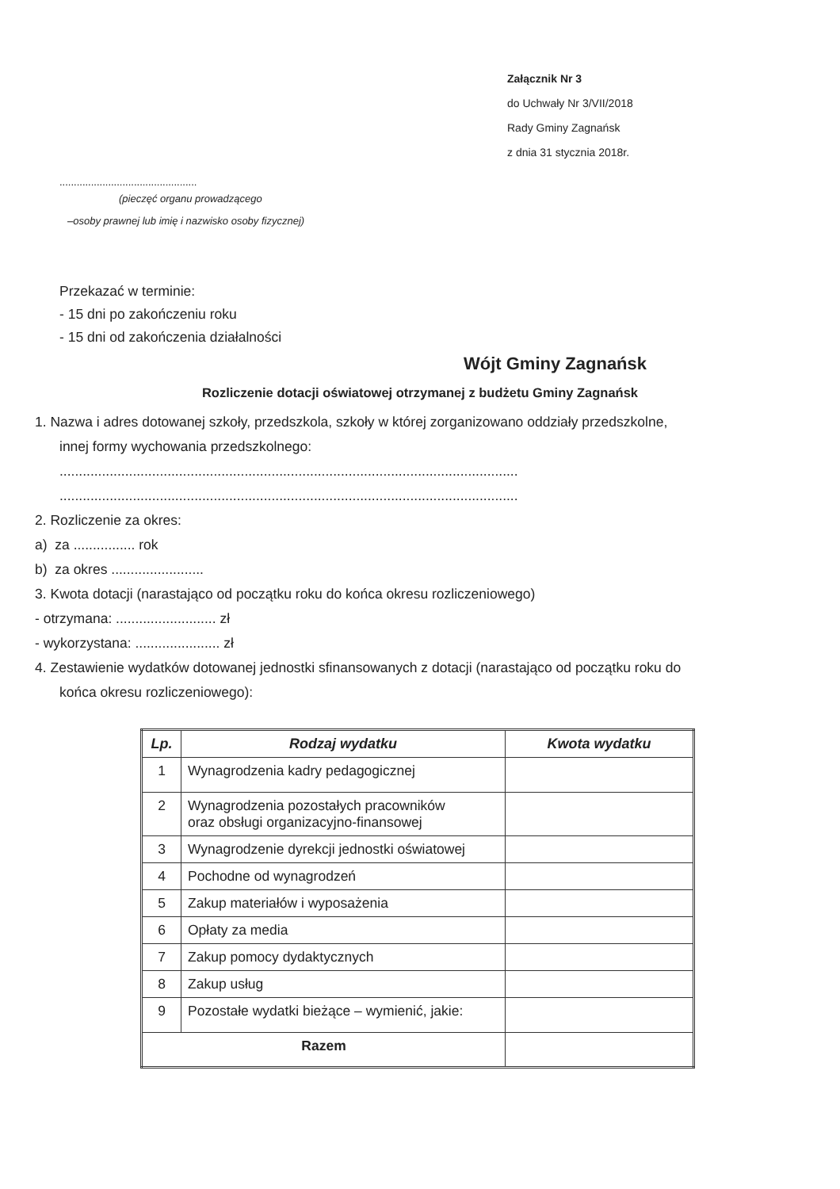Załącznik Nr 3
do Uchwały Nr 3/VII/2018
Rady Gminy Zagnańsk
z dnia 31 stycznia 2018r.
................................................
(pieczęć organu prowadzącego
–osoby prawnej lub imię i nazwisko osoby fizycznej)
Przekazać w terminie:
- 15 dni po zakończeniu roku
- 15 dni od zakończenia działalności
Wójt Gminy Zagnańsk
Rozliczenie dotacji oświatowej otrzymanej z budżetu Gminy Zagnańsk
1. Nazwa i adres dotowanej szkoły, przedszkola, szkoły w której zorganizowano oddziały przedszkolne,
innej formy wychowania przedszkolnego:
.......................................................................................................................
.......................................................................................................................
2. Rozliczenie za okres:
a) za ................ rok
b) za okres ........................
3. Kwota dotacji (narastająco od początku roku do końca okresu rozliczeniowego)
- otrzymana: .......................... zł
- wykorzystana: ...................... zł
4. Zestawienie wydatków dotowanej jednostki sfinansowanych z dotacji (narastająco od początku roku do
końca okresu rozliczeniowego):
| Lp. | Rodzaj wydatku | Kwota wydatku |
| --- | --- | --- |
| 1 | Wynagrodzenia kadry pedagogicznej | |
| 2 | Wynagrodzenia pozostałych pracowników oraz obsługi organizacyjno-finansowej | |
| 3 | Wynagrodzenie dyrekcji jednostki oświatowej | |
| 4 | Pochodne od wynagrodzeń | |
| 5 | Zakup materiałów i wyposażenia | |
| 6 | Opłaty za media | |
| 7 | Zakup pomocy dydaktycznych | |
| 8 | Zakup usług | |
| 9 | Pozostałe wydatki bieżące – wymienić, jakie: | |
| Razem | | |